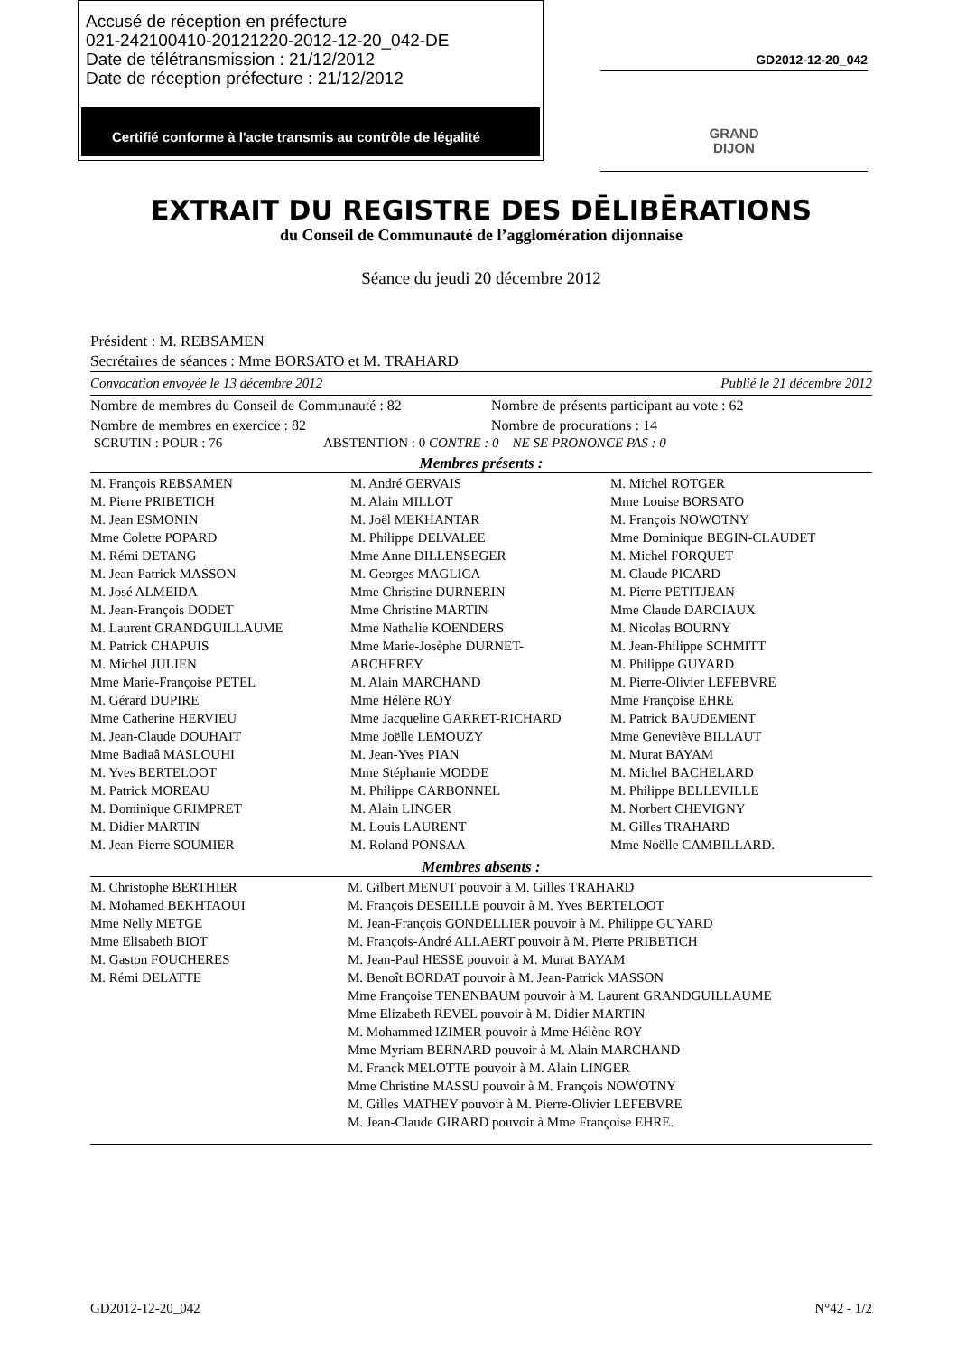Accusé de réception en préfecture
021-242100410-20121220-2012-12-20_042-DE
Date de télétransmission : 21/12/2012
Date de réception préfecture : 21/12/2012
Certifié conforme à l'acte transmis au contrôle de légalité
GD2012-12-20_042
GRAND
DIJON
EXTRAIT DU REGISTRE DES DĒLIBĒRATIONS
du Conseil de Communauté de l’agglomération dijonnaise
Séance du jeudi 20 décembre 2012
Président : M. REBSAMEN
Secrétaires de séances : Mme BORSATO et M. TRAHARD
Convocation envoyée le 13 décembre 2012 Publié le 21 décembre 2012
| Nombre de membres du Conseil de Communauté : 82 | Nombre de présents participant au vote : 62 |
| Nombre de membres en exercice : 82 | Nombre de procurations : 14 |
SCRUTIN : POUR : 76 ABSTENTION : 0 CONTRE : 0 NE SE PRONONCE PAS : 0
Membres présents :
| M. François REBSAMEN M. Pierre PRIBETICH M. Jean ESMONIN Mme Colette POPARD M. Rémi DETANG M. Jean-Patrick MASSON M. José ALMEIDA M. Jean-François DODET M. Laurent GRANDGUILLAUME M. Patrick CHAPUIS M. Michel JULIEN Mme Marie-Françoise PETEL M. Gérard DUPIRE Mme Catherine HERVIEU M. Jean-Claude DOUHAIT Mme Badiaâ MASLOUHI M. Yves BERTELOOT M. Patrick MOREAU M. Dominique GRIMPRET M. Didier MARTIN M. Jean-Pierre SOUMIER | M. André GERVAIS M. Alain MILLOT M. Joël MEKHANTAR M. Philippe DELVALEE Mme Anne DILLENSEGER M. Georges MAGLICA Mme Christine DURNERIN Mme Christine MARTIN Mme Nathalie KOENDERS Mme Marie-Josèphe DURNET- ARCHEREY M. Alain MARCHAND Mme Hélène ROY Mme Jacqueline GARRET-RICHARD Mme Joëlle LEMOUZY M. Jean-Yves PIAN Mme Stéphanie MODDE M. Philippe CARBONNEL M. Alain LINGER M. Louis LAURENT M. Roland PONSAA | M. Michel ROTGER Mme Louise BORSATO M. François NOWOTNY Mme Dominique BEGIN-CLAUDET M. Michel FORQUET M. Claude PICARD M. Pierre PETITJEAN Mme Claude DARCIAUX M. Nicolas BOURNY M. Jean-Philippe SCHMITT M. Philippe GUYARD M. Pierre-Olivier LEFEBVRE Mme Françoise EHRE M. Patrick BAUDEMENT Mme Geneviève BILLAUT M. Murat BAYAM M. Michel BACHELARD M. Philippe BELLEVILLE M. Norbert CHEVIGNY M. Gilles TRAHARD Mme Noëlle CAMBILLARD. |
Membres absents :
| M. Christophe BERTHIER M. Mohamed BEKHTAOUI Mme Nelly METGE Mme Elisabeth BIOT M. Gaston FOUCHERES M. Rémi DELATTE | M. Gilbert MENUT pouvoir à M. Gilles TRAHARD M. François DESEILLE pouvoir à M. Yves BERTELOOT M. Jean-François GONDELLIER pouvoir à M. Philippe GUYARD M. François-André ALLAERT pouvoir à M. Pierre PRIBETICH M. Jean-Paul HESSE pouvoir à M. Murat BAYAM M. Benoît BORDAT pouvoir à M. Jean-Patrick MASSON Mme Françoise TENENBAUM pouvoir à M. Laurent GRANDGUILLAUME Mme Elizabeth REVEL pouvoir à M. Didier MARTIN M. Mohammed IZIMER pouvoir à Mme Hélène ROY Mme Myriam BERNARD pouvoir à M. Alain MARCHAND M. Franck MELOTTE pouvoir à M. Alain LINGER Mme Christine MASSU pouvoir à M. François NOWOTNY M. Gilles MATHEY pouvoir à M. Pierre-Olivier LEFEBVRE M. Jean-Claude GIRARD pouvoir à Mme Françoise EHRE. |
GD2012-12-20_042 N°42 - 1/2